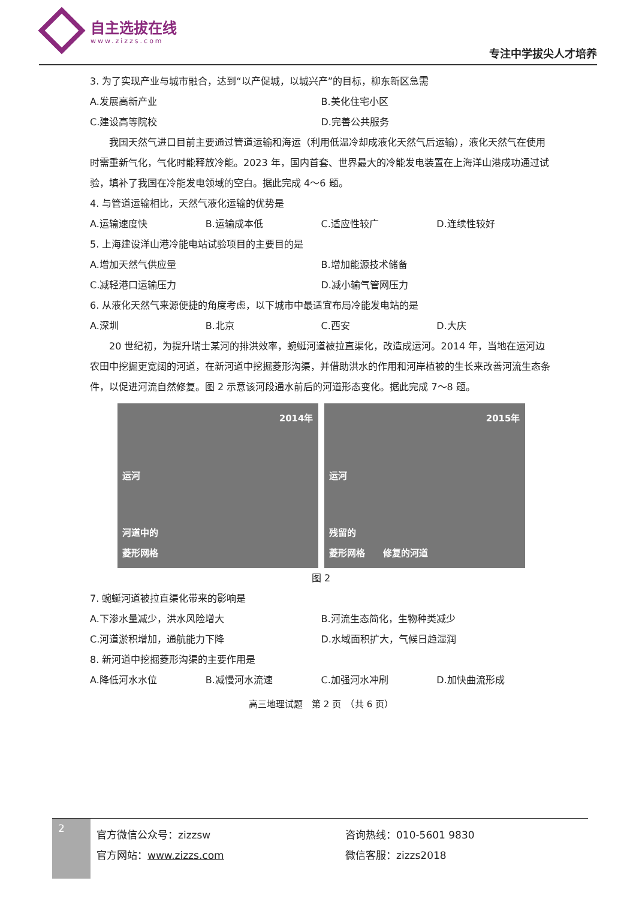自主选拔在线
www.zizzs.com
专注中学拔尖人才培养
3. 为了实现产业与城市融合，达到“以产促城，以城兴产”的目标，柳东新区急需
A.发展高新产业 B.美化住宅小区
C.建设高等院校 D.完善公共服务
　　我国天然气进口目前主要通过管道运输和海运（利用低温冷却成液化天然气后运输），液化天然气在使用时需重新气化，气化时能释放冷能。2023 年，国内首套、世界最大的冷能发电装置在上海洋山港成功通过试验，填补了我国在冷能发电领域的空白。据此完成 4～6 题。
4. 与管道运输相比，天然气液化运输的优势是
A.运输速度快 B.运输成本低 C.适应性较广 D.连续性较好
5. 上海建设洋山港冷能电站试验项目的主要目的是
A.增加天然气供应量 B.增加能源技术储备
C.减轻港口运输压力 D.减小输气管网压力
6. 从液化天然气来源便捷的角度考虑，以下城市中最适宜布局冷能发电站的是
A.深圳 B.北京 C.西安 D.大庆
　　20 世纪初，为提升瑞士某河的排洪效率，蜿蜒河道被拉直渠化，改造成运河。2014 年，当地在运河边农田中挖掘更宽阔的河道，在新河道中挖掘菱形沟渠，并借助洪水的作用和河岸植被的生长来改善河流生态条件，以促进河流自然修复。图 2 示意该河段通水前后的河道形态变化。据此完成 7～8 题。
2014年
运河
河道中的
菱形网格
2015年
运河
残留的
菱形网格　　修复的河道
图 2
7. 蜿蜒河道被拉直渠化带来的影响是
A.下渗水量减少，洪水风险增大 B.河流生态简化，生物种类减少
C.河道淤积增加，通航能力下降 D.水域面积扩大，气候日趋湿润
8. 新河道中挖掘菱形沟渠的主要作用是
A.降低河水水位 B.减慢河水流速 C.加强河水冲刷 D.加快曲流形成
高三地理试题　第 2 页　（共 6 页）
2
官方微信公众号：zizzsw
官方网站：www.zizzs.com
咨询热线：010-5601 9830
微信客服：zizzs2018